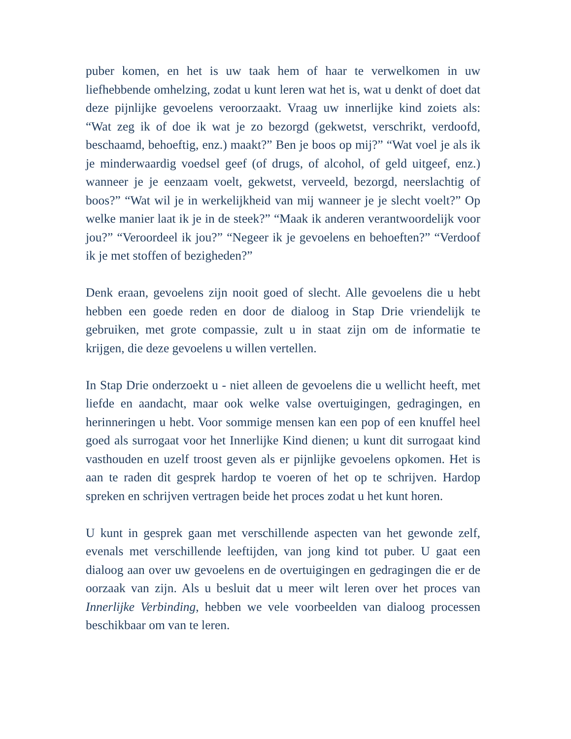puber komen, en het is uw taak hem of haar te verwelkomen in uw liefhebbende omhelzing, zodat u kunt leren wat het is, wat u denkt of doet dat deze pijnlijke gevoelens veroorzaakt. Vraag uw innerlijke kind zoiets als: “Wat zeg ik of doe ik wat je zo bezorgd (gekwetst, verschrikt, verdoofd, beschaamd, behoeftig, enz.) maakt?” Ben je boos op mij?” “Wat voel je als ik je minderwaardig voedsel geef (of drugs, of alcohol, of geld uitgeef, enz.) wanneer je je eenzaam voelt, gekwetst, verveeld, bezorgd, neerslachtig of boos?” “Wat wil je in werkelijkheid van mij wanneer je je slecht voelt?” Op welke manier laat ik je in de steek?” “Maak ik anderen verantwoordelijk voor jou?” “Veroordeel ik jou?” “Negeer ik je gevoelens en behoeften?” “Verdoof ik je met stoffen of bezigheden?”
Denk eraan, gevoelens zijn nooit goed of slecht. Alle gevoelens die u hebt hebben een goede reden en door de dialoog in Stap Drie vriendelijk te gebruiken, met grote compassie, zult u in staat zijn om de informatie te krijgen, die deze gevoelens u willen vertellen.
In Stap Drie onderzoekt u - niet alleen de gevoelens die u wellicht heeft, met liefde en aandacht, maar ook welke valse overtuigingen, gedragingen, en herinneringen u hebt. Voor sommige mensen kan een pop of een knuffel heel goed als surrogaat voor het Innerlijke Kind dienen; u kunt dit surrogaat kind vasthouden en uzelf troost geven als er pijnlijke gevoelens opkomen. Het is aan te raden dit gesprek hardop te voeren of het op te schrijven. Hardop spreken en schrijven vertragen beide het proces zodat u het kunt horen.
U kunt in gesprek gaan met verschillende aspecten van het gewonde zelf, evenals met verschillende leeftijden, van jong kind tot puber. U gaat een dialoog aan over uw gevoelens en de overtuigingen en gedragingen die er de oorzaak van zijn. Als u besluit dat u meer wilt leren over het proces van Innerlijke Verbinding, hebben we vele voorbeelden van dialoog processen beschikbaar om van te leren.